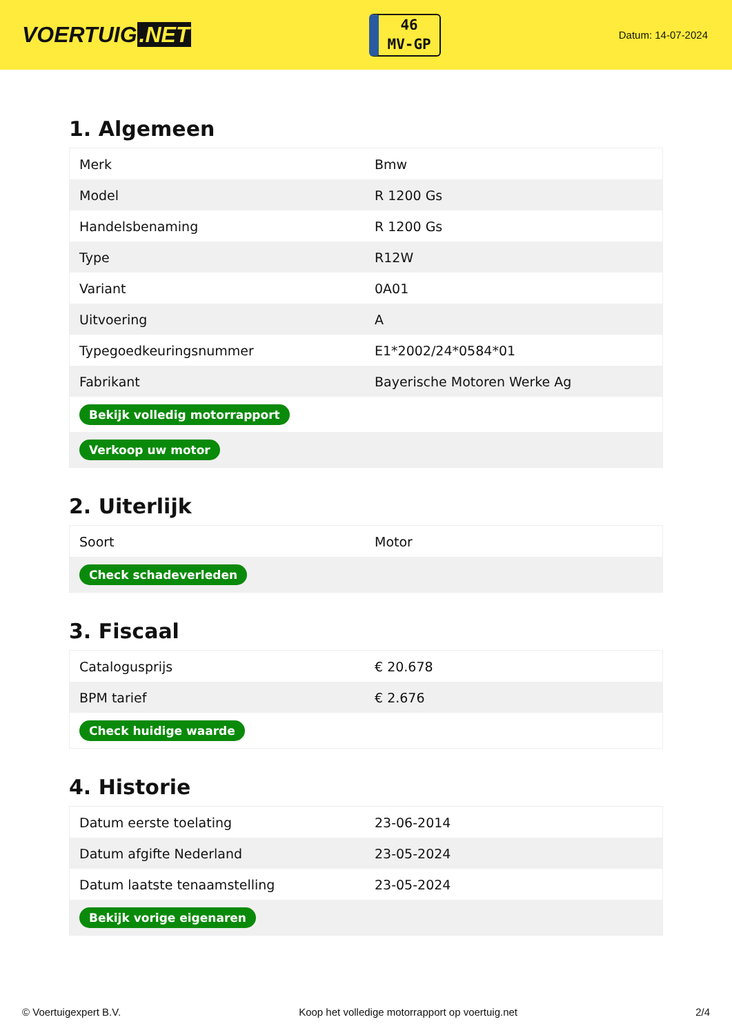VOERTUIG.NET
46
MV-GP
Datum: 14-07-2024
1. Algemeen
| Merk | Bmw |
| Model | R 1200 Gs |
| Handelsbenaming | R 1200 Gs |
| Type | R12W |
| Variant | 0A01 |
| Uitvoering | A |
| Typegoedkeuringsnummer | E1*2002/24*0584*01 |
| Fabrikant | Bayerische Motoren Werke Ag |
| Bekijk volledig motorrapport | |
| Verkoop uw motor | |
2. Uiterlijk
| Soort | Motor |
| Check schadeverleden | |
3. Fiscaal
| Catalogusprijs | € 20.678 |
| BPM tarief | € 2.676 |
| Check huidige waarde | |
4. Historie
| Datum eerste toelating | 23-06-2014 |
| Datum afgifte Nederland | 23-05-2024 |
| Datum laatste tenaamstelling | 23-05-2024 |
| Bekijk vorige eigenaren | |
© Voertuigexpert B.V. Koop het volledige motorrapport op voertuig.net 2/4